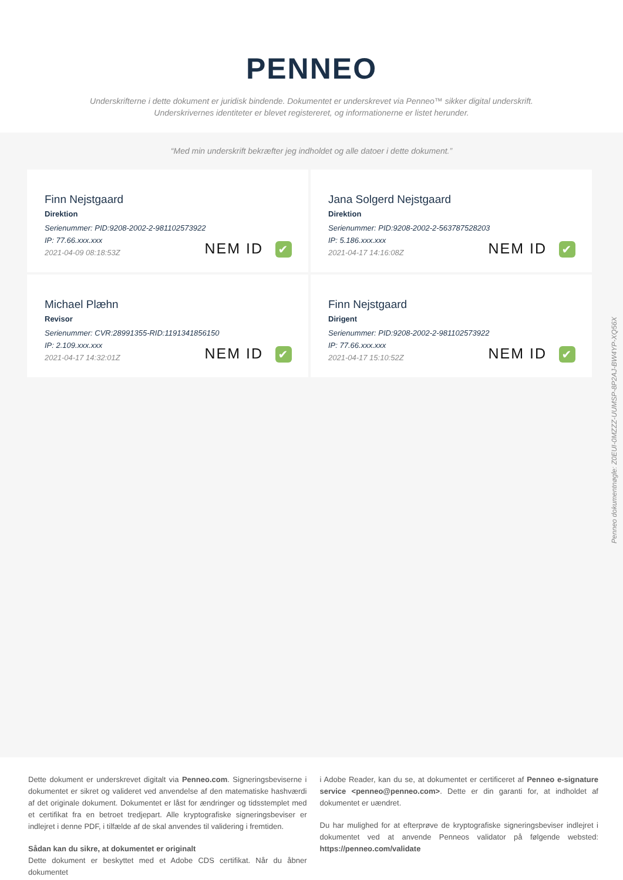PENNEO
Underskrifterne i dette dokument er juridisk bindende. Dokumentet er underskrevet via Penneo™ sikker digital underskrift.
Underskrivernes identiteter er blevet registereret, og informationerne er listet herunder.
“Med min underskrift bekræfter jeg indholdet og alle datoer i dette dokument.”
Finn Nejstgaard
Direktion
Serienummer: PID:9208-2002-2-981102573922
IP: 77.66.xxx.xxx
2021-04-09 08:18:53Z
NEM ID ✔
Jana Solgerd Nejstgaard
Direktion
Serienummer: PID:9208-2002-2-563787528203
IP: 5.186.xxx.xxx
2021-04-17 14:16:08Z
NEM ID ✔
Michael Plæhn
Revisor
Serienummer: CVR:28991355-RID:1191341856150
IP: 2.109.xxx.xxx
2021-04-17 14:32:01Z
NEM ID ✔
Finn Nejstgaard
Dirigent
Serienummer: PID:9208-2002-2-981102573922
IP: 77.66.xxx.xxx
2021-04-17 15:10:52Z
NEM ID ✔
Penneo dokumentnøgle: Z0EUI-0MZZZ-UUMSP-8P2AJ-BW4YP-XQ56X
Dette dokument er underskrevet digitalt via Penneo.com. Signeringsbeviserne i dokumentet er sikret og valideret ved anvendelse af den matematiske hashværdi af det originale dokument. Dokumentet er låst for ændringer og tidsstemplet med et certifikat fra en betroet tredjepart. Alle kryptografiske signeringsbeviser er indlejret i denne PDF, i tilfælde af de skal anvendes til validering i fremtiden.
Sådan kan du sikre, at dokumentet er originalt
Dette dokument er beskyttet med et Adobe CDS certifikat. Når du åbner dokumentet
i Adobe Reader, kan du se, at dokumentet er certificeret af Penneo e-signature service <penneo@penneo.com>. Dette er din garanti for, at indholdet af dokumentet er uændret.
Du har mulighed for at efterprøve de kryptografiske signeringsbeviser indlejret i dokumentet ved at anvende Penneos validator på følgende websted: https://penneo.com/validate